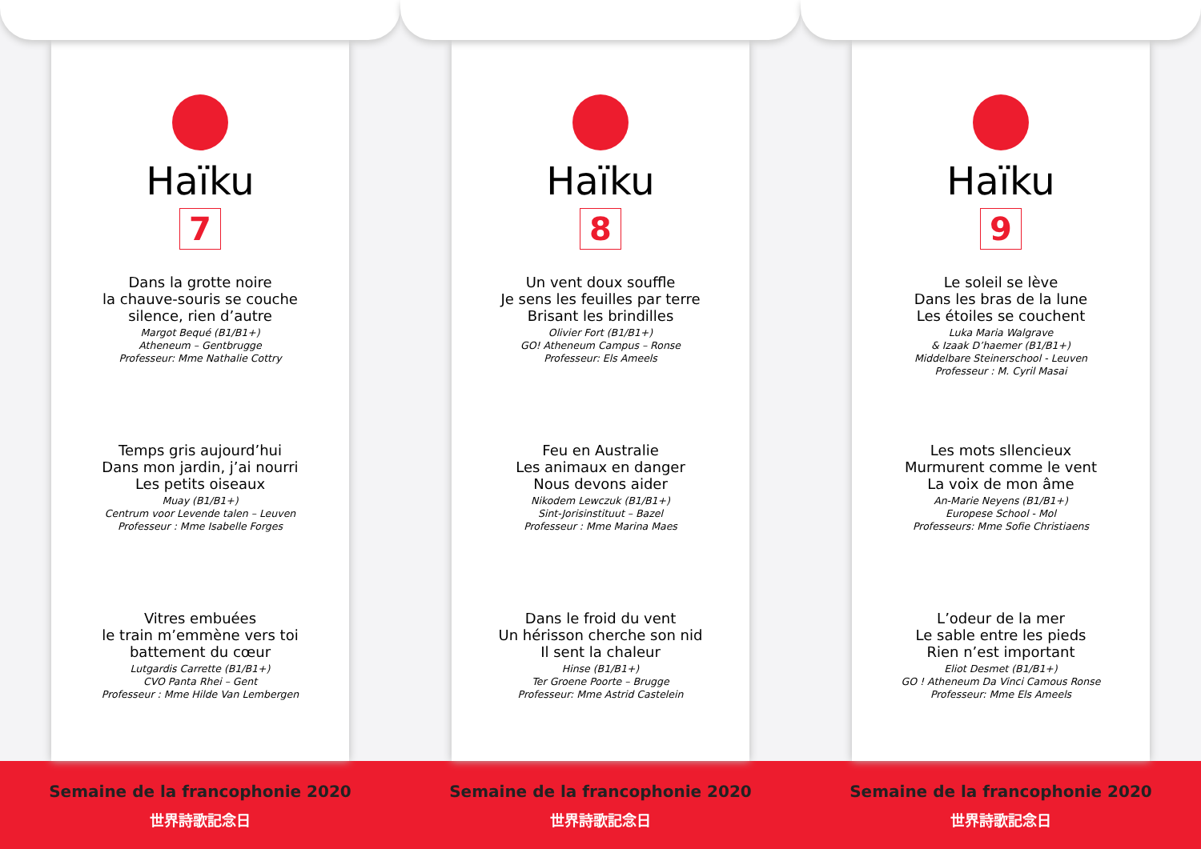Haïku
7
Dans la grotte noire
la chauve-souris se couche
silence, rien d’autre
Margot Bequé (B1/B1+)
Atheneum – Gentbrugge
Professeur: Mme Nathalie Cottry
Temps gris aujourd’hui
Dans mon jardin, j’ai nourri
Les petits oiseaux
Muay (B1/B1+)
Centrum voor Levende talen – Leuven
Professeur : Mme Isabelle Forges
Vitres embuées
le train m’emmène vers toi
battement du cœur
Lutgardis Carrette (B1/B1+)
CVO Panta Rhei – Gent
Professeur : Mme Hilde Van Lembergen
Haïku
8
Un vent doux souffle
Je sens les feuilles par terre
Brisant les brindilles
Olivier Fort (B1/B1+)
GO! Atheneum Campus – Ronse
Professeur: Els Ameels
Feu en Australie
Les animaux en danger
Nous devons aider
Nikodem Lewczuk (B1/B1+)
Sint-Jorisinstituut – Bazel
Professeur : Mme Marina Maes
Dans le froid du vent
Un hérisson cherche son nid
Il sent la chaleur
Hinse (B1/B1+)
Ter Groene Poorte – Brugge
Professeur: Mme Astrid Castelein
Haïku
9
Le soleil se lève
Dans les bras de la lune
Les étoiles se couchent
Luka Maria Walgrave
& Izaak D’haemer (B1/B1+)
Middelbare Steinerschool - Leuven
Professeur : M. Cyril Masai
Les mots sllencieux
Murmurent comme le vent
La voix de mon âme
An-Marie Neyens (B1/B1+)
Europese School - Mol
Professeurs: Mme Sofie Christiaens
L’odeur de la mer
Le sable entre les pieds
Rien n’est important
Eliot Desmet (B1/B1+)
GO ! Atheneum Da Vinci Camous Ronse
Professeur: Mme Els Ameels
Semaine de la francophonie 2020
世界詩歌記念日
Semaine de la francophonie 2020
世界詩歌記念日
Semaine de la francophonie 2020
世界詩歌記念日